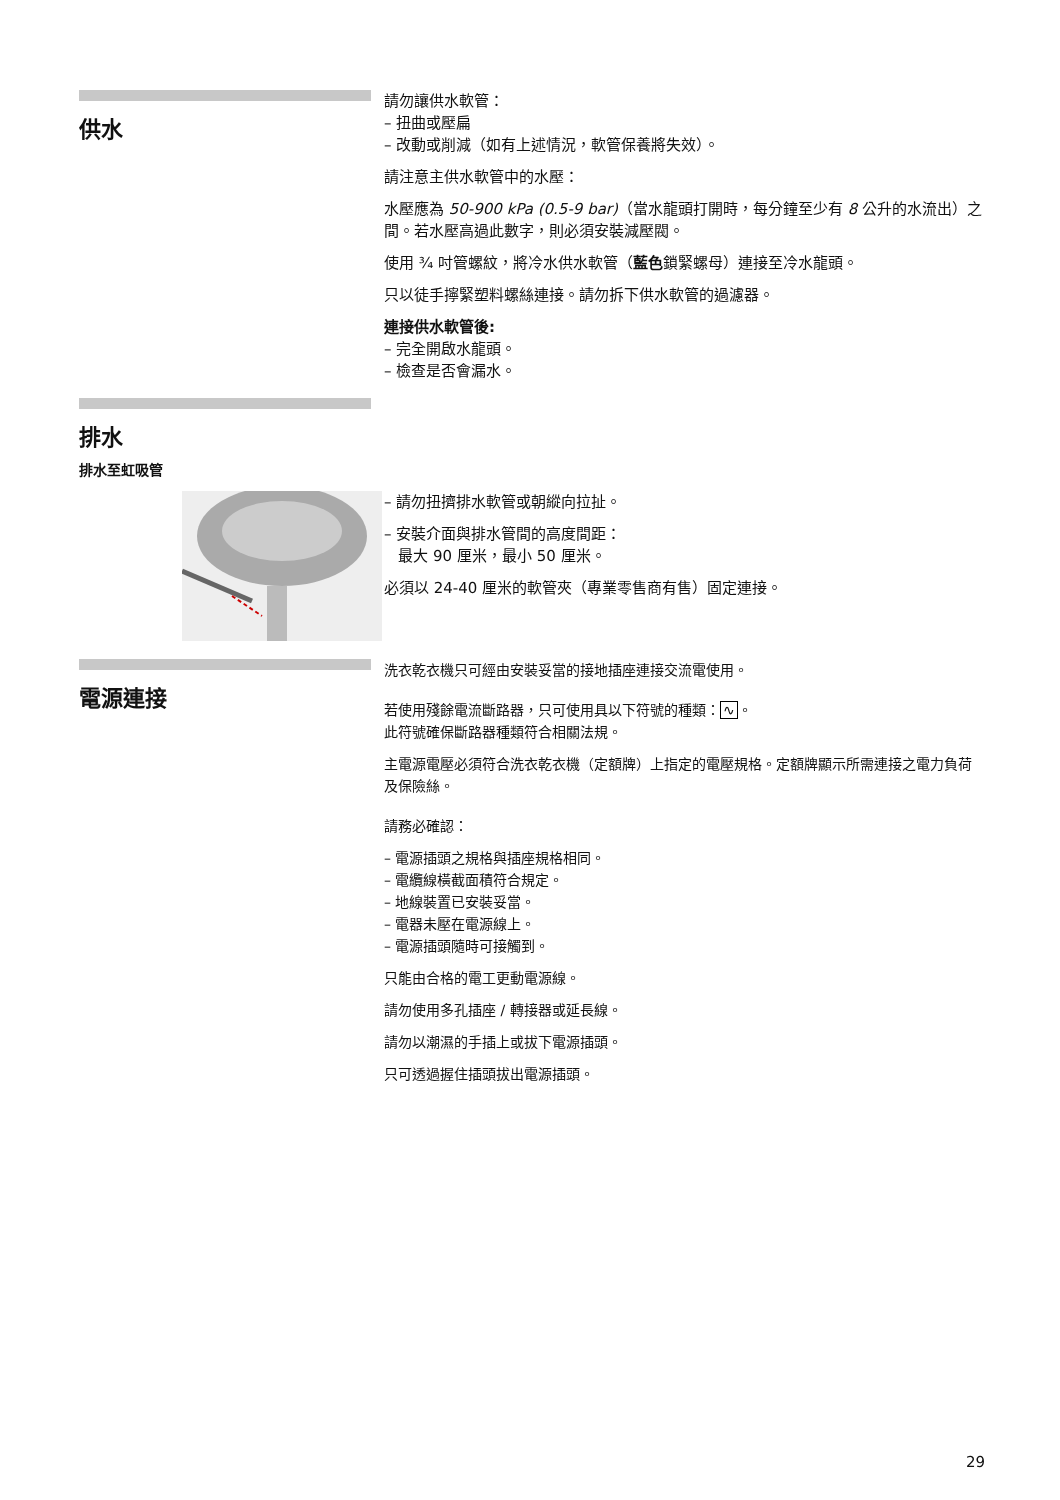供水
請勿讓供水軟管：
– 扭曲或壓扁
– 改動或削減（如有上述情況，軟管保養將失效）。
請注意主供水軟管中的水壓：
水壓應為 50-900 kPa (0.5-9 bar)（當水龍頭打開時，每分鐘至少有 8 公升的水流出）之間。若水壓高過此數字，則必須安裝減壓閥。
使用 ¾ 吋管螺紋，將冷水供水軟管（藍色鎖緊螺母）連接至冷水龍頭。
只以徒手擰緊塑料螺絲連接。請勿拆下供水軟管的過濾器。
連接供水軟管後:
– 完全開啟水龍頭。
– 檢查是否會漏水。
排水
排水至虹吸管
– 請勿扭擠排水軟管或朝縱向拉扯。
– 安裝介面與排水管間的高度間距：
最大 90 厘米，最小 50 厘米。
必須以 24-40 厘米的軟管夾（專業零售商有售）固定連接。
電源連接
洗衣乾衣機只可經由安裝妥當的接地插座連接交流電使用。
若使用殘餘電流斷路器，只可使用具以下符號的種類：∿。
此符號確保斷路器種類符合相關法規。
主電源電壓必須符合洗衣乾衣機（定額牌）上指定的電壓規格。定額牌顯示所需連接之電力負荷及保險絲。
請務必確認：
– 電源插頭之規格與插座規格相同。
– 電纜線橫截面積符合規定。
– 地線裝置已安裝妥當。
– 電器未壓在電源線上。
– 電源插頭隨時可接觸到。
只能由合格的電工更動電源線。
請勿使用多孔插座 / 轉接器或延長線。
請勿以潮濕的手插上或拔下電源插頭。
只可透過握住插頭拔出電源插頭。
29